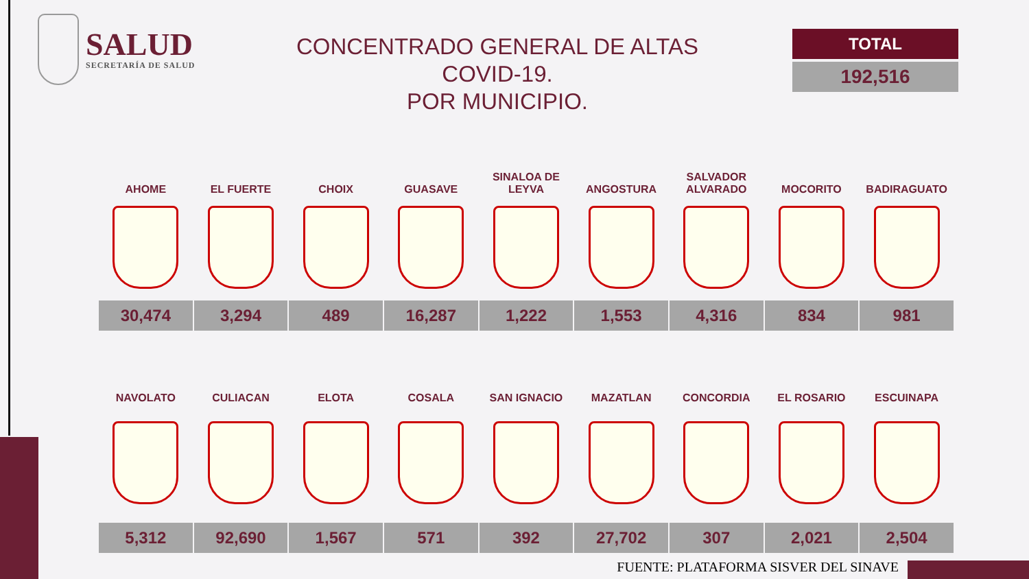SALUD
SECRETARÍA DE SALUD
CONCENTRADO GENERAL DE ALTAS COVID-19.
POR MUNICIPIO.
TOTAL
192,516
| AHOME | EL FUERTE | CHOIX | GUASAVE | SINALOA DE LEYVA | ANGOSTURA | SALVADOR ALVARADO | MOCORITO | BADIRAGUATO |
| --- | --- | --- | --- | --- | --- | --- | --- | --- |
| 30,474 | 3,294 | 489 | 16,287 | 1,222 | 1,553 | 4,316 | 834 | 981 |
| NAVOLATO | CULIACAN | ELOTA | COSALA | SAN IGNACIO | MAZATLAN | CONCORDIA | EL ROSARIO | ESCUINAPA |
| --- | --- | --- | --- | --- | --- | --- | --- | --- |
| 5,312 | 92,690 | 1,567 | 571 | 392 | 27,702 | 307 | 2,021 | 2,504 |
FUENTE: PLATAFORMA SISVER DEL SINAVE